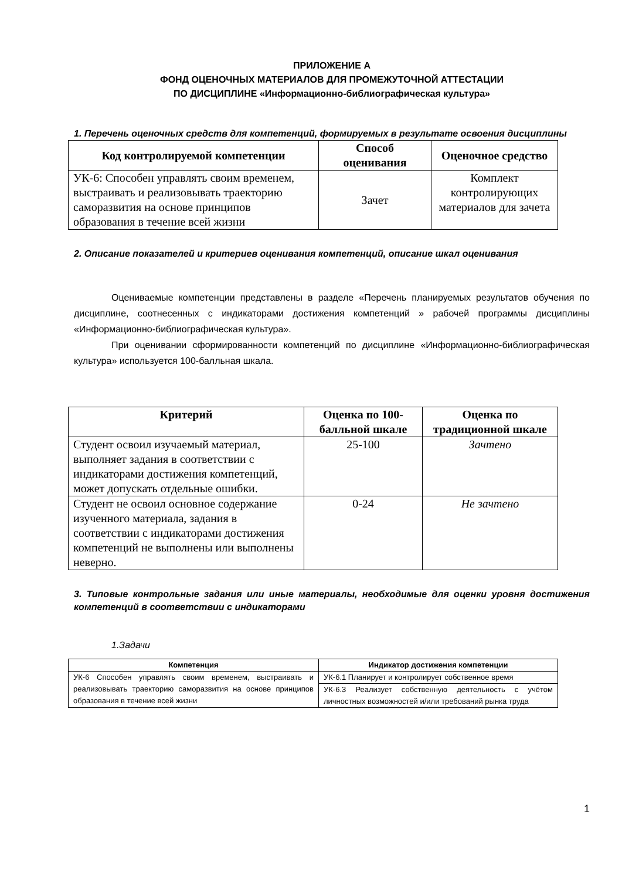ПРИЛОЖЕНИЕ А
ФОНД ОЦЕНОЧНЫХ МАТЕРИАЛОВ ДЛЯ ПРОМЕЖУТОЧНОЙ АТТЕСТАЦИИ
ПО ДИСЦИПЛИНЕ «Информационно-библиографическая культура»
1. Перечень оценочных средств для компетенций, формируемых в результате освоения дисциплины
| Код контролируемой компетенции | Способ оценивания | Оценочное средство |
| --- | --- | --- |
| УК-6: Способен управлять своим временем, выстраивать и реализовывать траекторию саморазвития на основе принципов образования в течение всей жизни | Зачет | Комплект контролирующих материалов для зачета |
2. Описание показателей и критериев оценивания компетенций, описание шкал оценивания
Оцениваемые компетенции представлены в разделе «Перечень планируемых результатов обучения по дисциплине, соотнесенных с индикаторами достижения компетенций » рабочей программы дисциплины «Информационно-библиографическая культура».
При оценивании сформированности компетенций по дисциплине «Информационно-библиографическая культура» используется 100-балльная шкала.
| Критерий | Оценка по 100-балльной шкале | Оценка по традиционной шкале |
| --- | --- | --- |
| Студент освоил изучаемый материал, выполняет задания в соответствии с индикаторами достижения компетенций, может допускать отдельные ошибки. | 25-100 | Зачтено |
| Студент не освоил основное содержание изученного материала, задания в соответствии с индикаторами достижения компетенций не выполнены или выполнены неверно. | 0-24 | Не зачтено |
3. Типовые контрольные задания или иные материалы, необходимые для оценки уровня достижения компетенций в соответствии с индикаторами
1.Задачи
| Компетенция | Индикатор достижения компетенции |
| --- | --- |
| УК-6 Способен управлять своим временем, выстраивать и реализовывать траекторию саморазвития на основе принципов образования в течение всей жизни | УК-6.1 Планирует и контролирует собственное время |
| | УК-6.3 Реализует собственную деятельность с учётом личностных возможностей и/или требований рынка труда |
1